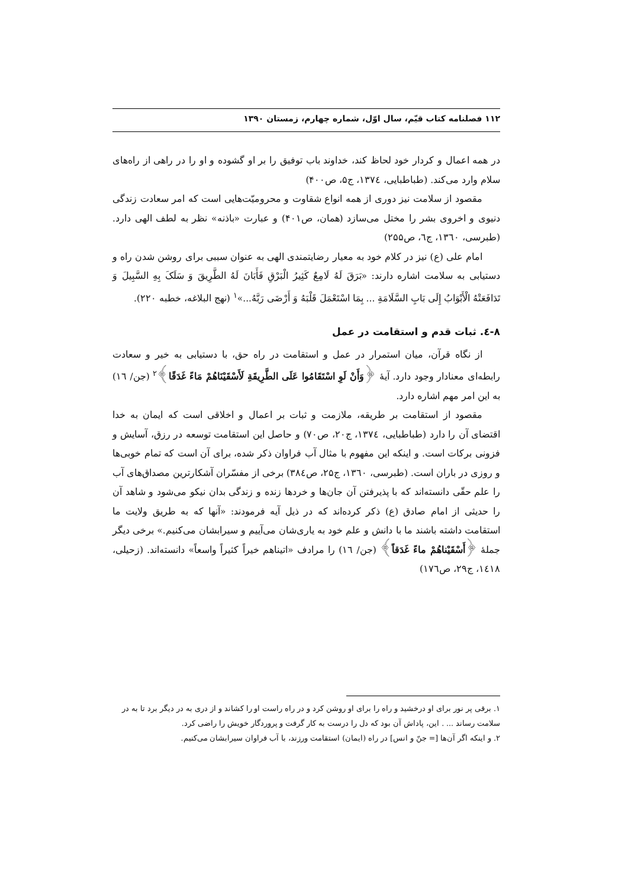۱۱۲ فصلنامه کتاب قیّم، سال اوّل، شماره چهارم، زمستان ۱۳۹۰
در همه اعمال و کردار خود لحاظ کند، خداوند باب توفیق را بر او گشوده و او را در راهی از راه‌های سلام وارد می‌کند. (طباطبایی، ۱۳۷٤، ج۵، ص۴۰۰)
مقصود از سلامت نیز دوری از همه انواع شقاوت و محرومیّت‌هایی است که امر سعادت زندگی دنیوی و اخروی بشر را مختل می‌سازد (همان، ص۴۰۱) و عبارت «باذنه» نظر به لطف الهی دارد. (طبرسی، ۱۳٦۰، ج٦، ص۲۵۵)
امام علی (ع) نیز در کلام خود به معیار رضایتمندی الهی به عنوان سببی برای روشن شدن راه و دستیابی به سلامت اشاره دارند: «بَرَقَ لَهُ لَامِعٌ کَثِیرُ الْبَرْقِ فَأَبَانَ لَهُ الطَّرِیقَ وَ سَلَکَ بِهِ السَّبِیلَ وَ تَدَافَعَتْهُ الْأَبْوَابُ إِلَی بَابِ السَّلَامَةِ ... بِمَا اسْتَعْمَلَ قَلْبَهُ وَ أَرْضَی رَبَّهُ...»<sup>۱</sup> (نهج البلاغه، خطبه ۲۲۰).
۸-٤. ثبات قدم و استقامت در عمل
از نگاه قرآن، میان استمرار در عمل و استقامت در راه حق، با دستیابی به خیر و سعادت رابطه‌ای معنادار وجود دارد. آیهٔ ﴿وَأَنْ لَوِ اسْتَقَامُوا عَلَی الطَّرِیقَةِ لَأَسْقَیْنَاهُمْ مَاءً غَدَقًا﴾<sup>۲</sup> (جن/ ۱٦) به این امر مهم اشاره دارد.
مقصود از استقامت بر طریقه، ملازمت و ثبات بر اعمال و اخلاقی است که ایمان به خدا اقتضای آن را دارد (طباطبایی، ۱۳۷٤، ج۲۰، ص۷۰) و حاصل این استقامت توسعه در رزق، آسایش و فزونی برکات است. و اینکه این مفهوم با مثال آب فراوان ذکر شده، برای آن است که تمام خوبی‌ها و روزی در باران است. (طبرسی، ۱۳٦۰، ج۲۵، ص۳۸٤) برخی از مفسّران آشکارترین مصداق‌های آب را علم حقّی دانسته‌اند که با پذیرفتن آن جان‌ها و خردها زنده و زندگی بدان نیکو می‌شود و شاهد آن را حدیثی از امام صادق (ع) ذکر کرده‌اند که در ذیل آیه فرمودند: «آنها که به طریق ولایت ما استقامت داشته باشند ما با دانش و علم خود به یاری‌شان می‌آییم و سیرابشان می‌کنیم.» برخی دیگر جملهٔ ﴿أَسْقَیْناهُمْ ماءً غَدَقاً﴾ (جن/ ۱٦) را مرادف «اتیناهم خیراً کثیراً واسعاً» دانسته‌اند. (زحیلی، ۱٤۱۸، ج۲۹، ص۱۷٦)
۱. برقی پر نور برای او درخشید و راه را برای او روشن کرد و در راه راست او را کشاند و از دری به در دیگر برد تا به در سلامت رساند ... . این، پاداش آن بود که دل را درست به کار گرفت و پروردگار خویش را راضی کرد.
۲. و اینکه اگر آن‌ها [= جنّ و انس] در راه (ایمان) استقامت ورزند، با آب فراوان سیرابشان می‌کنیم.